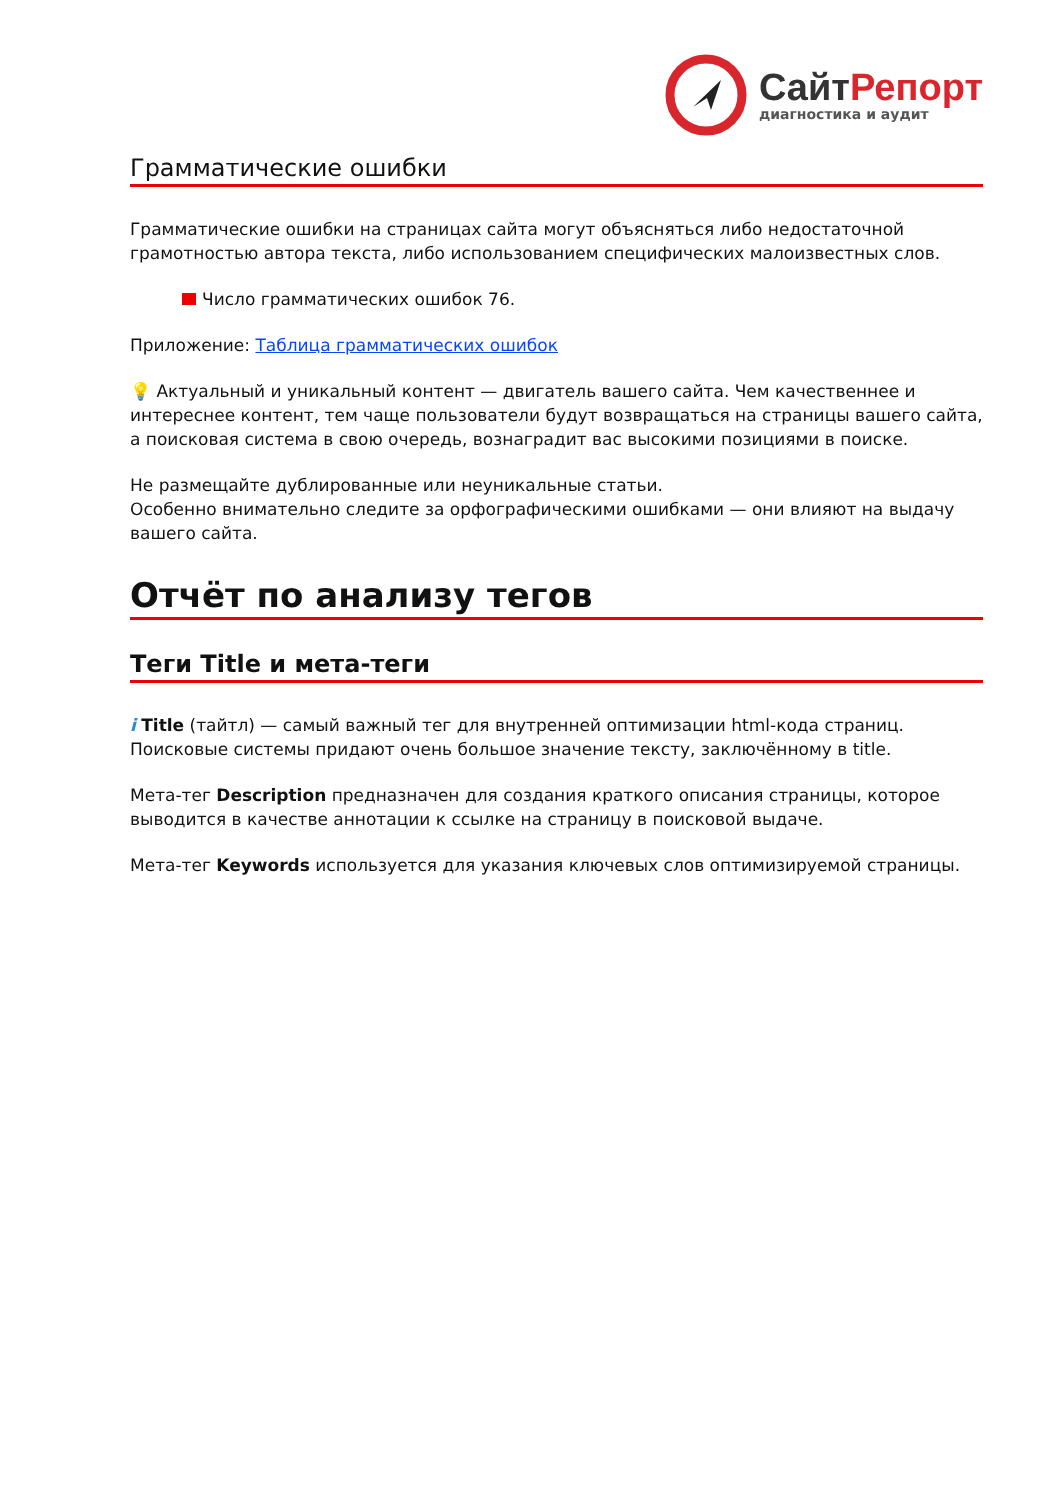СайтРепорт
диагностика и аудит
Грамматические ошибки
Грамматические ошибки на страницах сайта могут объясняться либо недостаточной грамотностью автора текста, либо использованием специфических малоизвестных слов.
Число грамматических ошибок 76.
Приложение: Таблица грамматических ошибок
💡 Актуальный и уникальный контент — двигатель вашего сайта. Чем качественнее и интереснее контент, тем чаще пользователи будут возвращаться на страницы вашего сайта, а поисковая система в свою очередь, вознаградит вас высокими позициями в поиске.
Не размещайте дублированные или неуникальные статьи.
Особенно внимательно следите за орфографическими ошибками — они влияют на выдачу вашего сайта.
Отчёт по анализу тегов
Теги Title и мета-теги
i Title (тайтл) — самый важный тег для внутренней оптимизации html-кода страниц. Поисковые системы придают очень большое значение тексту, заключённому в title.
Мета-тег Description предназначен для создания краткого описания страницы, которое выводится в качестве аннотации к ссылке на страницу в поисковой выдаче.
Мета-тег Keywords используется для указания ключевых слов оптимизируемой страницы.